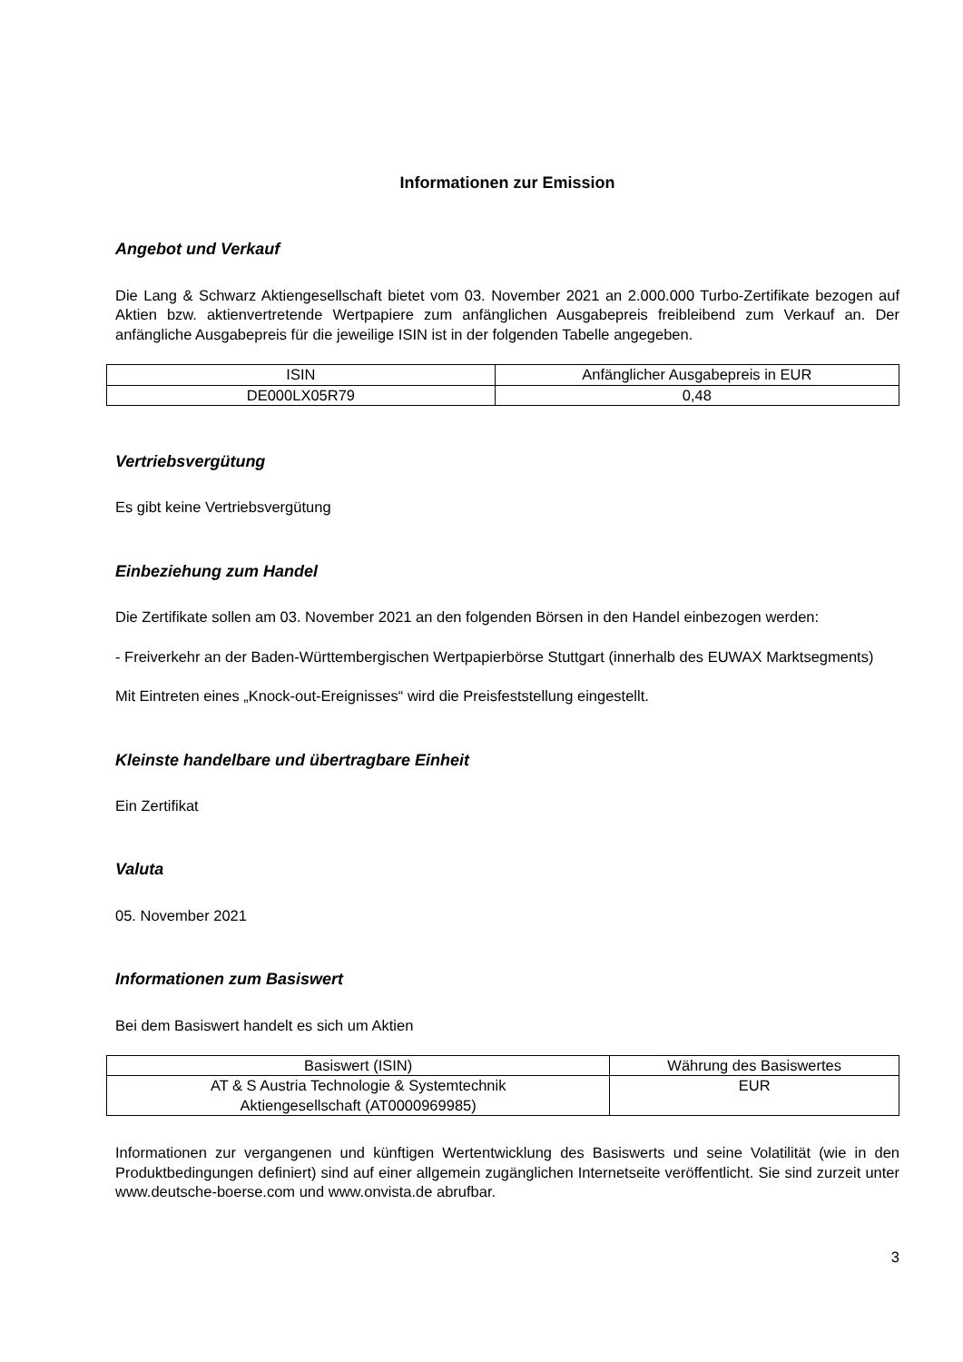Informationen zur Emission
Angebot und Verkauf
Die Lang & Schwarz Aktiengesellschaft bietet vom 03. November 2021 an 2.000.000 Turbo-Zertifikate bezogen auf Aktien bzw. aktienvertretende Wertpapiere zum anfänglichen Ausgabepreis freibleibend zum Verkauf an. Der anfängliche Ausgabepreis für die jeweilige ISIN ist in der folgenden Tabelle angegeben.
| ISIN | Anfänglicher Ausgabepreis in EUR |
| DE000LX05R79 | 0,48 |
Vertriebsvergütung
Es gibt keine Vertriebsvergütung
Einbeziehung zum Handel
Die Zertifikate sollen am 03. November 2021 an den folgenden Börsen in den Handel einbezogen werden:
- Freiverkehr an der Baden-Württembergischen Wertpapierbörse Stuttgart (innerhalb des EUWAX Marktsegments)
Mit Eintreten eines „Knock-out-Ereignisses“ wird die Preisfeststellung eingestellt.
Kleinste handelbare und übertragbare Einheit
Ein Zertifikat
Valuta
05. November 2021
Informationen zum Basiswert
Bei dem Basiswert handelt es sich um Aktien
| Basiswert (ISIN) | Währung des Basiswertes |
| AT & S Austria Technologie & Systemtechnik Aktiengesellschaft (AT0000969985) | EUR |
Informationen zur vergangenen und künftigen Wertentwicklung des Basiswerts und seine Volatilität (wie in den Produktbedingungen definiert) sind auf einer allgemein zugänglichen Internetseite veröffentlicht. Sie sind zurzeit unter www.deutsche-boerse.com und www.onvista.de abrufbar.
3